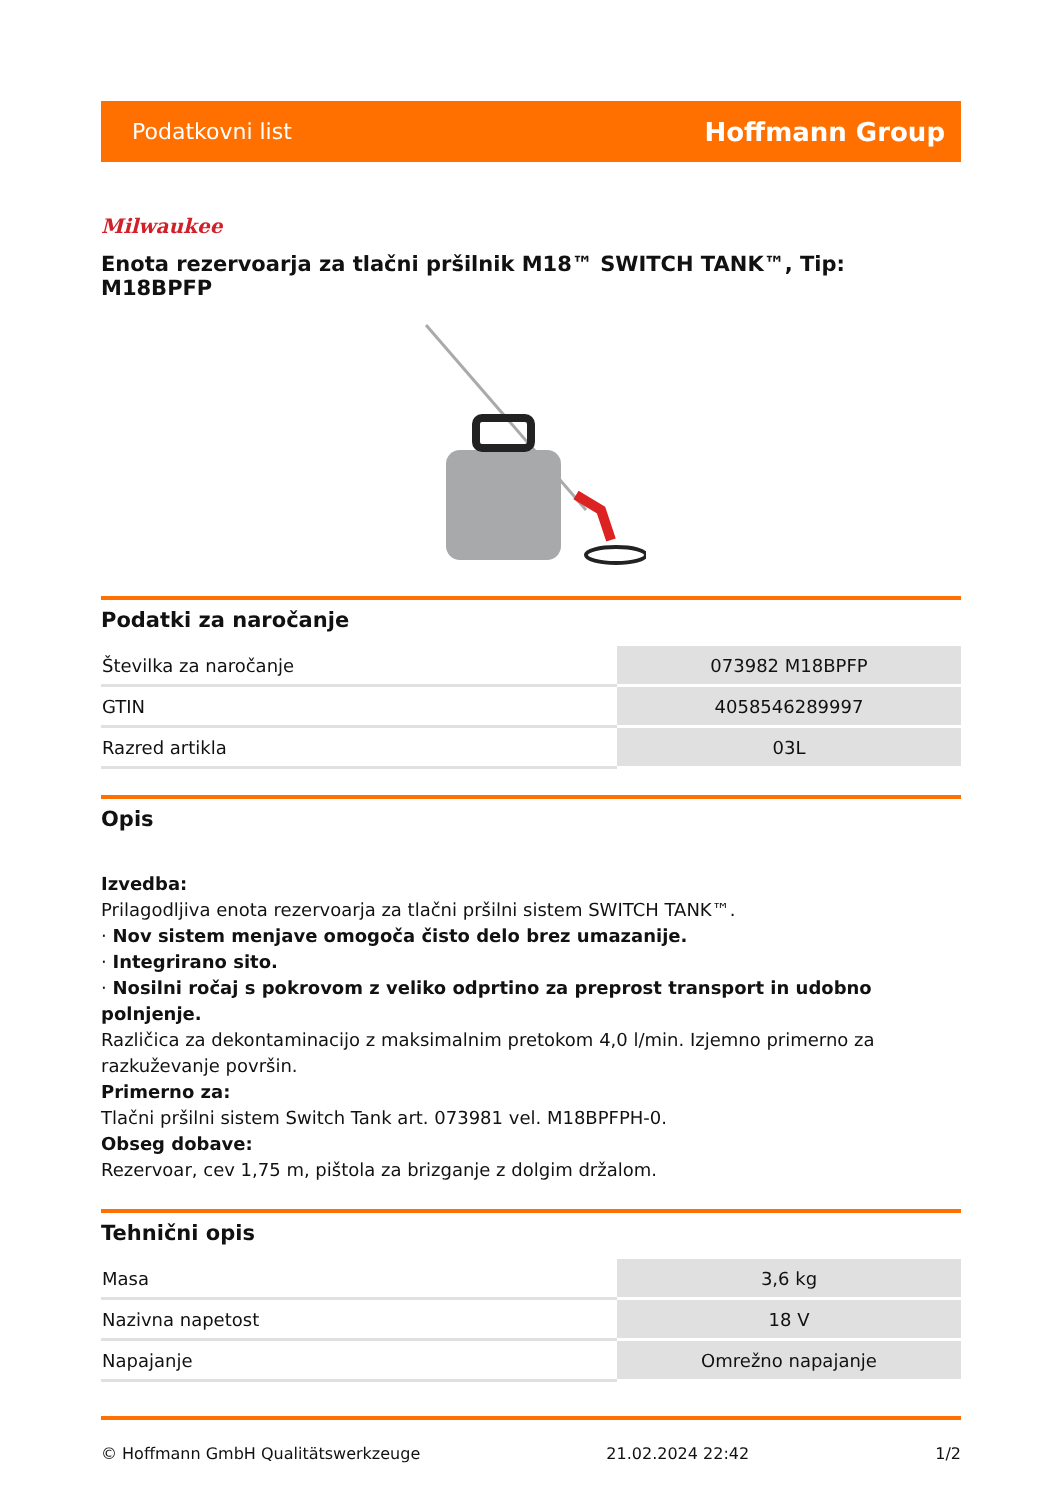Podatkovni list Hoffmann Group
Milwaukee
Enota rezervoarja za tlačni pršilnik M18™ SWITCH TANK™, Tip: M18BPFP
Podatki za naročanje
| Številka za naročanje | 073982 M18BPFP |
| GTIN | 4058546289997 |
| Razred artikla | 03L |
Opis
Izvedba:
Prilagodljiva enota rezervoarja za tlačni pršilni sistem SWITCH TANK™.
· Nov sistem menjave omogoča čisto delo brez umazanije.
· Integrirano sito.
· Nosilni ročaj s pokrovom z veliko odprtino za preprost transport in udobno polnjenje.
Različica za dekontaminacijo z maksimalnim pretokom 4,0 l/min. Izjemno primerno za razkuževanje površin.
Primerno za:
Tlačni pršilni sistem Switch Tank art. 073981 vel. M18BPFPH-0.
Obseg dobave:
Rezervoar, cev 1,75 m, pištola za brizganje z dolgim držalom.
Tehnični opis
| Masa | 3,6 kg |
| Nazivna napetost | 18 V |
| Napajanje | Omrežno napajanje |
© Hoffmann GmbH Qualitätswerkzeuge 21.02.2024 22:42 1/2